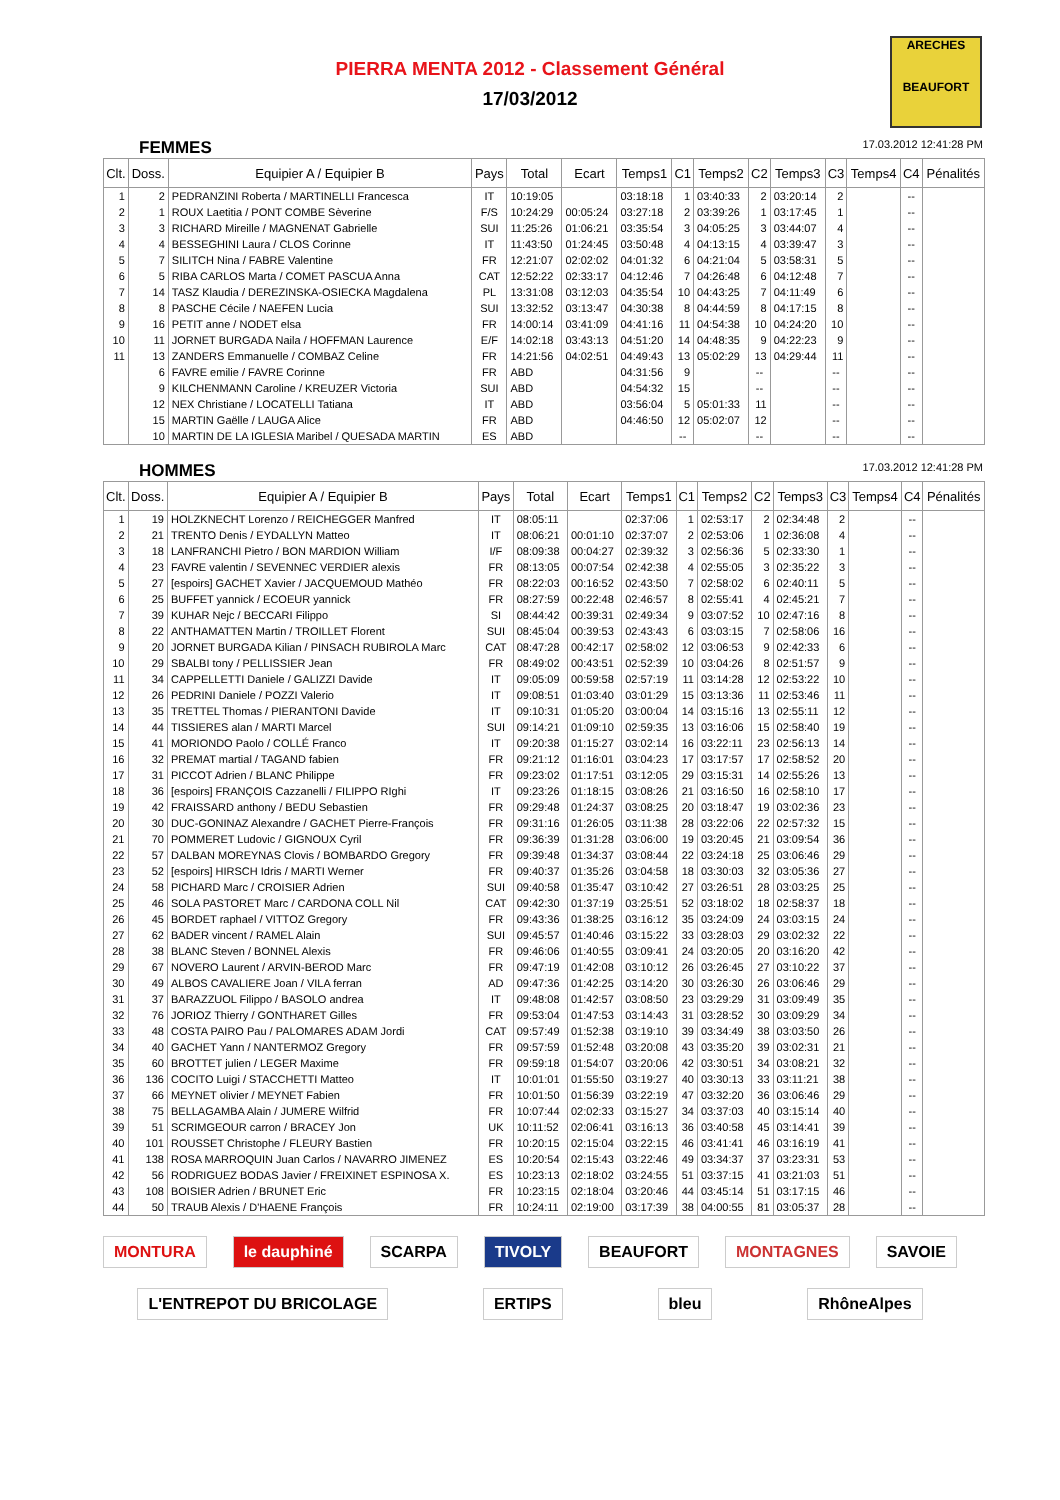PIERRA MENTA 2012 - Classement Général
17/03/2012
ARECHES
BEAUFORT
FEMMES 17.03.2012 12:41:28 PM
| Clt. | Doss. | Equipier A / Equipier B | Pays | Total | Ecart | Temps1 | C1 | Temps2 | C2 | Temps3 | C3 | Temps4 | C4 | Pénalités |
| --- | --- | --- | --- | --- | --- | --- | --- | --- | --- | --- | --- | --- | --- | --- |
| 1 | 2 | PEDRANZINI Roberta / MARTINELLI Francesca | IT | 10:19:05 | | 03:18:18 | 1 | 03:40:33 | 2 | 03:20:14 | 2 | | -- | |
| 2 | 1 | ROUX Laetitia / PONT COMBE Sèverine | F/S | 10:24:29 | 00:05:24 | 03:27:18 | 2 | 03:39:26 | 1 | 03:17:45 | 1 | | -- | |
| 3 | 3 | RICHARD Mireille / MAGNENAT Gabrielle | SUI | 11:25:26 | 01:06:21 | 03:35:54 | 3 | 04:05:25 | 3 | 03:44:07 | 4 | | -- | |
| 4 | 4 | BESSEGHINI Laura / CLOS Corinne | IT | 11:43:50 | 01:24:45 | 03:50:48 | 4 | 04:13:15 | 4 | 03:39:47 | 3 | | -- | |
| 5 | 7 | SILITCH Nina / FABRE Valentine | FR | 12:21:07 | 02:02:02 | 04:01:32 | 6 | 04:21:04 | 5 | 03:58:31 | 5 | | -- | |
| 6 | 5 | RIBA CARLOS Marta / COMET PASCUA Anna | CAT | 12:52:22 | 02:33:17 | 04:12:46 | 7 | 04:26:48 | 6 | 04:12:48 | 7 | | -- | |
| 7 | 14 | TASZ Klaudia / DEREZINSKA-OSIECKA Magdalena | PL | 13:31:08 | 03:12:03 | 04:35:54 | 10 | 04:43:25 | 7 | 04:11:49 | 6 | | -- | |
| 8 | 8 | PASCHE Cécile / NAEFEN Lucia | SUI | 13:32:52 | 03:13:47 | 04:30:38 | 8 | 04:44:59 | 8 | 04:17:15 | 8 | | -- | |
| 9 | 16 | PETIT anne / NODET elsa | FR | 14:00:14 | 03:41:09 | 04:41:16 | 11 | 04:54:38 | 10 | 04:24:20 | 10 | | -- | |
| 10 | 11 | JORNET BURGADA Naila / HOFFMAN Laurence | E/F | 14:02:18 | 03:43:13 | 04:51:20 | 14 | 04:48:35 | 9 | 04:22:23 | 9 | | -- | |
| 11 | 13 | ZANDERS Emmanuelle / COMBAZ Celine | FR | 14:21:56 | 04:02:51 | 04:49:43 | 13 | 05:02:29 | 13 | 04:29:44 | 11 | | -- | |
| | 6 | FAVRE emilie / FAVRE Corinne | FR | ABD | | 04:31:56 | 9 | | -- | | -- | | -- | |
| | 9 | KILCHENMANN Caroline / KREUZER Victoria | SUI | ABD | | 04:54:32 | 15 | | -- | | -- | | -- | |
| | 12 | NEX Christiane / LOCATELLI Tatiana | IT | ABD | | 03:56:04 | 5 | 05:01:33 | 11 | | -- | | -- | |
| | 15 | MARTIN Gaëlle / LAUGA Alice | FR | ABD | | 04:46:50 | 12 | 05:02:07 | 12 | | -- | | -- | |
| | 10 | MARTIN DE LA IGLESIA Maribel / QUESADA MARTIN | ES | ABD | | | -- | | -- | | -- | | -- | |
HOMMES 17.03.2012 12:41:28 PM
| Clt. | Doss. | Equipier A / Equipier B | Pays | Total | Ecart | Temps1 | C1 | Temps2 | C2 | Temps3 | C3 | Temps4 | C4 | Pénalités |
| --- | --- | --- | --- | --- | --- | --- | --- | --- | --- | --- | --- | --- | --- | --- |
| 1 | 19 | HOLZKNECHT Lorenzo / REICHEGGER Manfred | IT | 08:05:11 | | 02:37:06 | 1 | 02:53:17 | 2 | 02:34:48 | 2 | | -- | |
| 2 | 21 | TRENTO Denis / EYDALLYN Matteo | IT | 08:06:21 | 00:01:10 | 02:37:07 | 2 | 02:53:06 | 1 | 02:36:08 | 4 | | -- | |
| 3 | 18 | LANFRANCHI Pietro / BON MARDION William | I/F | 08:09:38 | 00:04:27 | 02:39:32 | 3 | 02:56:36 | 5 | 02:33:30 | 1 | | -- | |
| 4 | 23 | FAVRE valentin / SEVENNEC VERDIER alexis | FR | 08:13:05 | 00:07:54 | 02:42:38 | 4 | 02:55:05 | 3 | 02:35:22 | 3 | | -- | |
| 5 | 27 | [espoirs] GACHET Xavier / JACQUEMOUD Mathéo | FR | 08:22:03 | 00:16:52 | 02:43:50 | 7 | 02:58:02 | 6 | 02:40:11 | 5 | | -- | |
| 6 | 25 | BUFFET yannick / ECOEUR yannick | FR | 08:27:59 | 00:22:48 | 02:46:57 | 8 | 02:55:41 | 4 | 02:45:21 | 7 | | -- | |
| 7 | 39 | KUHAR Nejc / BECCARI Filippo | SI | 08:44:42 | 00:39:31 | 02:49:34 | 9 | 03:07:52 | 10 | 02:47:16 | 8 | | -- | |
| 8 | 22 | ANTHAMATTEN Martin / TROILLET Florent | SUI | 08:45:04 | 00:39:53 | 02:43:43 | 6 | 03:03:15 | 7 | 02:58:06 | 16 | | -- | |
| 9 | 20 | JORNET BURGADA Kilian / PINSACH RUBIROLA Marc | CAT | 08:47:28 | 00:42:17 | 02:58:02 | 12 | 03:06:53 | 9 | 02:42:33 | 6 | | -- | |
| 10 | 29 | SBALBI tony / PELLISSIER Jean | FR | 08:49:02 | 00:43:51 | 02:52:39 | 10 | 03:04:26 | 8 | 02:51:57 | 9 | | -- | |
| 11 | 34 | CAPPELLETTI Daniele / GALIZZI Davide | IT | 09:05:09 | 00:59:58 | 02:57:19 | 11 | 03:14:28 | 12 | 02:53:22 | 10 | | -- | |
| 12 | 26 | PEDRINI Daniele / POZZI Valerio | IT | 09:08:51 | 01:03:40 | 03:01:29 | 15 | 03:13:36 | 11 | 02:53:46 | 11 | | -- | |
| 13 | 35 | TRETTEL Thomas / PIERANTONI Davide | IT | 09:10:31 | 01:05:20 | 03:00:04 | 14 | 03:15:16 | 13 | 02:55:11 | 12 | | -- | |
| 14 | 44 | TISSIERES alan / MARTI Marcel | SUI | 09:14:21 | 01:09:10 | 02:59:35 | 13 | 03:16:06 | 15 | 02:58:40 | 19 | | -- | |
| 15 | 41 | MORIONDO Paolo / COLLÉ Franco | IT | 09:20:38 | 01:15:27 | 03:02:14 | 16 | 03:22:11 | 23 | 02:56:13 | 14 | | -- | |
| 16 | 32 | PREMAT martial / TAGAND fabien | FR | 09:21:12 | 01:16:01 | 03:04:23 | 17 | 03:17:57 | 17 | 02:58:52 | 20 | | -- | |
| 17 | 31 | PICCOT Adrien / BLANC Philippe | FR | 09:23:02 | 01:17:51 | 03:12:05 | 29 | 03:15:31 | 14 | 02:55:26 | 13 | | -- | |
| 18 | 36 | [espoirs] FRANÇOIS Cazzanelli / FILIPPO RIghi | IT | 09:23:26 | 01:18:15 | 03:08:26 | 21 | 03:16:50 | 16 | 02:58:10 | 17 | | -- | |
| 19 | 42 | FRAISSARD anthony / BEDU Sebastien | FR | 09:29:48 | 01:24:37 | 03:08:25 | 20 | 03:18:47 | 19 | 03:02:36 | 23 | | -- | |
| 20 | 30 | DUC-GONINAZ Alexandre / GACHET Pierre-François | FR | 09:31:16 | 01:26:05 | 03:11:38 | 28 | 03:22:06 | 22 | 02:57:32 | 15 | | -- | |
| 21 | 70 | POMMERET Ludovic / GIGNOUX Cyril | FR | 09:36:39 | 01:31:28 | 03:06:00 | 19 | 03:20:45 | 21 | 03:09:54 | 36 | | -- | |
| 22 | 57 | DALBAN MOREYNAS Clovis / BOMBARDO Gregory | FR | 09:39:48 | 01:34:37 | 03:08:44 | 22 | 03:24:18 | 25 | 03:06:46 | 29 | | -- | |
| 23 | 52 | [espoirs] HIRSCH Idris / MARTI Werner | FR | 09:40:37 | 01:35:26 | 03:04:58 | 18 | 03:30:03 | 32 | 03:05:36 | 27 | | -- | |
| 24 | 58 | PICHARD Marc / CROISIER Adrien | SUI | 09:40:58 | 01:35:47 | 03:10:42 | 27 | 03:26:51 | 28 | 03:03:25 | 25 | | -- | |
| 25 | 46 | SOLA PASTORET Marc / CARDONA COLL Nil | CAT | 09:42:30 | 01:37:19 | 03:25:51 | 52 | 03:18:02 | 18 | 02:58:37 | 18 | | -- | |
| 26 | 45 | BORDET raphael / VITTOZ Gregory | FR | 09:43:36 | 01:38:25 | 03:16:12 | 35 | 03:24:09 | 24 | 03:03:15 | 24 | | -- | |
| 27 | 62 | BADER vincent / RAMEL Alain | SUI | 09:45:57 | 01:40:46 | 03:15:22 | 33 | 03:28:03 | 29 | 03:02:32 | 22 | | -- | |
| 28 | 38 | BLANC Steven / BONNEL Alexis | FR | 09:46:06 | 01:40:55 | 03:09:41 | 24 | 03:20:05 | 20 | 03:16:20 | 42 | | -- | |
| 29 | 67 | NOVERO Laurent / ARVIN-BEROD Marc | FR | 09:47:19 | 01:42:08 | 03:10:12 | 26 | 03:26:45 | 27 | 03:10:22 | 37 | | -- | |
| 30 | 49 | ALBOS CAVALIERE Joan / VILA ferran | AD | 09:47:36 | 01:42:25 | 03:14:20 | 30 | 03:26:30 | 26 | 03:06:46 | 29 | | -- | |
| 31 | 37 | BARAZZUOL Filippo / BASOLO andrea | IT | 09:48:08 | 01:42:57 | 03:08:50 | 23 | 03:29:29 | 31 | 03:09:49 | 35 | | -- | |
| 32 | 76 | JORIOZ Thierry / GONTHARET Gilles | FR | 09:53:04 | 01:47:53 | 03:14:43 | 31 | 03:28:52 | 30 | 03:09:29 | 34 | | -- | |
| 33 | 48 | COSTA PAIRO Pau / PALOMARES ADAM Jordi | CAT | 09:57:49 | 01:52:38 | 03:19:10 | 39 | 03:34:49 | 38 | 03:03:50 | 26 | | -- | |
| 34 | 40 | GACHET Yann / NANTERMOZ Gregory | FR | 09:57:59 | 01:52:48 | 03:20:08 | 43 | 03:35:20 | 39 | 03:02:31 | 21 | | -- | |
| 35 | 60 | BROTTET julien / LEGER Maxime | FR | 09:59:18 | 01:54:07 | 03:20:06 | 42 | 03:30:51 | 34 | 03:08:21 | 32 | | -- | |
| 36 | 136 | COCITO Luigi / STACCHETTI Matteo | IT | 10:01:01 | 01:55:50 | 03:19:27 | 40 | 03:30:13 | 33 | 03:11:21 | 38 | | -- | |
| 37 | 66 | MEYNET olivier / MEYNET Fabien | FR | 10:01:50 | 01:56:39 | 03:22:19 | 47 | 03:32:20 | 36 | 03:06:46 | 29 | | -- | |
| 38 | 75 | BELLAGAMBA Alain / JUMERE Wilfrid | FR | 10:07:44 | 02:02:33 | 03:15:27 | 34 | 03:37:03 | 40 | 03:15:14 | 40 | | -- | |
| 39 | 51 | SCRIMGEOUR carron / BRACEY Jon | UK | 10:11:52 | 02:06:41 | 03:16:13 | 36 | 03:40:58 | 45 | 03:14:41 | 39 | | -- | |
| 40 | 101 | ROUSSET Christophe / FLEURY Bastien | FR | 10:20:15 | 02:15:04 | 03:22:15 | 46 | 03:41:41 | 46 | 03:16:19 | 41 | | -- | |
| 41 | 138 | ROSA MARROQUIN Juan Carlos / NAVARRO JIMENEZ | ES | 10:20:54 | 02:15:43 | 03:22:46 | 49 | 03:34:37 | 37 | 03:23:31 | 53 | | -- | |
| 42 | 56 | RODRIGUEZ BODAS Javier / FREIXINET ESPINOSA X. | ES | 10:23:13 | 02:18:02 | 03:24:55 | 51 | 03:37:15 | 41 | 03:21:03 | 51 | | -- | |
| 43 | 108 | BOISIER Adrien / BRUNET Eric | FR | 10:23:15 | 02:18:04 | 03:20:46 | 44 | 03:45:14 | 51 | 03:17:15 | 46 | | -- | |
| 44 | 50 | TRAUB Alexis / D'HAENE François | FR | 10:24:11 | 02:19:00 | 03:17:39 | 38 | 04:00:55 | 81 | 03:05:37 | 28 | | -- | |
MONTURA le dauphiné SCARPA TIVOLY BEAUFORT MONTAGNES SAVOIE L'ENTREPOT DU BRICOLAGE ERTIPS bleu RhôneAlpes